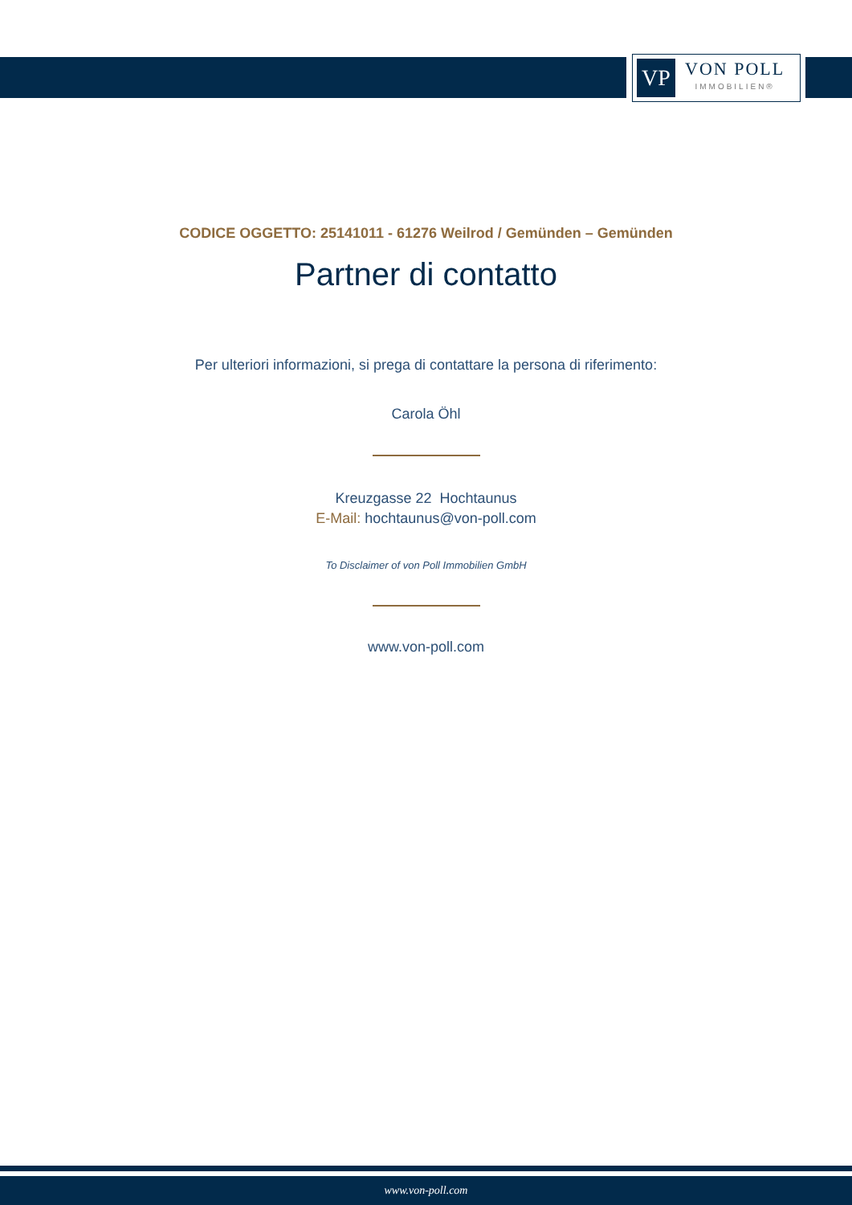VP
VON POLL
IMMOBILIEN®
CODICE OGGETTO: 25141011 - 61276 Weilrod / Gemünden – Gemünden
Partner di contatto
Per ulteriori informazioni, si prega di contattare la persona di riferimento:
Carola Öhl
Kreuzgasse 22 Hochtaunus
E-Mail: hochtaunus@von-poll.com
To Disclaimer of von Poll Immobilien GmbH
www.von-poll.com
www.von-poll.com